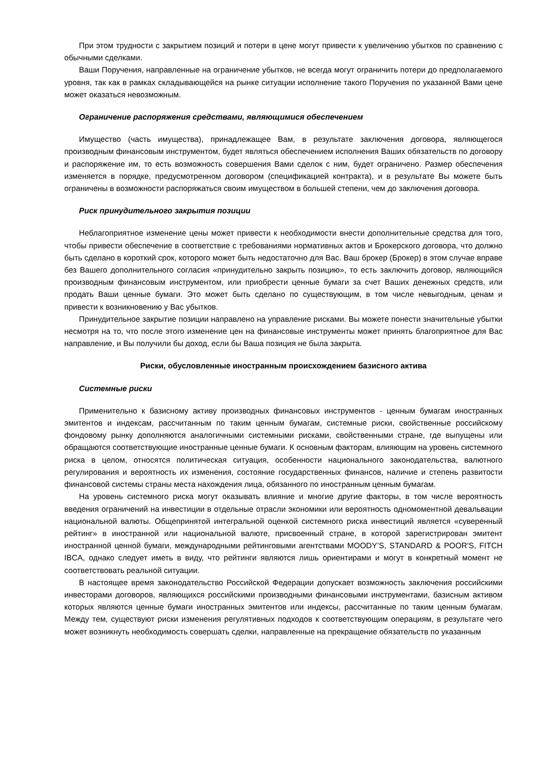При этом трудности с закрытием позиций и потери в цене могут привести к увеличению убытков по сравнению с обычными сделками.
Ваши Поручения, направленные на ограничение убытков, не всегда могут ограничить потери до предполагаемого уровня, так как в рамках складывающейся на рынке ситуации исполнение такого Поручения по указанной Вами цене может оказаться невозможным.
Ограничение распоряжения средствами, являющимися обеспечением
Имущество (часть имущества), принадлежащее Вам, в результате заключения договора, являющегося производным финансовым инструментом, будет являться обеспечением исполнения Ваших обязательств по договору и распоряжение им, то есть возможность совершения Вами сделок с ним, будет ограничено. Размер обеспечения изменяется в порядке, предусмотренном договором (спецификацией контракта), и в результате Вы можете быть ограничены в возможности распоряжаться своим имуществом в большей степени, чем до заключения договора.
Риск принудительного закрытия позиции
Неблагоприятное изменение цены может привести к необходимости внести дополнительные средства для того, чтобы привести обеспечение в соответствие с требованиями нормативных актов и Брокерского договора, что должно быть сделано в короткий срок, которого может быть недостаточно для Вас. Ваш брокер (Брокер) в этом случае вправе без Вашего дополнительного согласия «принудительно закрыть позицию», то есть заключить договор, являющийся производным финансовым инструментом, или приобрести ценные бумаги за счет Ваших денежных средств, или продать Ваши ценные бумаги. Это может быть сделано по существующим, в том числе невыгодным, ценам и привести к возникновению у Вас убытков.
Принудительное закрытие позиции направлено на управление рисками. Вы можете понести значительные убытки несмотря на то, что после этого изменение цен на финансовые инструменты может принять благоприятное для Вас направление, и Вы получили бы доход, если бы Ваша позиция не была закрыта.
Риски, обусловленные иностранным происхождением базисного актива
Системные риски
Применительно к базисному активу производных финансовых инструментов - ценным бумагам иностранных эмитентов и индексам, рассчитанным по таким ценным бумагам, системные риски, свойственные российскому фондовому рынку дополняются аналогичными системными рисками, свойственными стране, где выпущены или обращаются соответствующие иностранные ценные бумаги. К основным факторам, влияющим на уровень системного риска в целом, относятся политическая ситуация, особенности национального законодательства, валютного регулирования и вероятность их изменения, состояние государственных финансов, наличие и степень развитости финансовой системы страны места нахождения лица, обязанного по иностранным ценным бумагам.
На уровень системного риска могут оказывать влияние и многие другие факторы, в том числе вероятность введения ограничений на инвестиции в отдельные отрасли экономики или вероятность одномоментной девальвации национальной валюты. Общепринятой интегральной оценкой системного риска инвестиций является «суверенный рейтинг» в иностранной или национальной валюте, присвоенный стране, в которой зарегистрирован эмитент иностранной ценной бумаги, международными рейтинговыми агентствами MOODY’S, STANDARD & POOR'S, FITCH IBCA, однако следует иметь в виду, что рейтинги являются лишь ориентирами и могут в конкретный момент не соответствовать реальной ситуации.
В настоящее время законодательство Российской Федерации допускает возможность заключения российскими инвесторами договоров, являющихся российскими производными финансовыми инструментами, базисным активом которых являются ценные бумаги иностранных эмитентов или индексы, рассчитанные по таким ценным бумагам. Между тем, существуют риски изменения регулятивных подходов к соответствующим операциям, в результате чего может возникнуть необходимость совершать сделки, направленные на прекращение обязательств по указанным